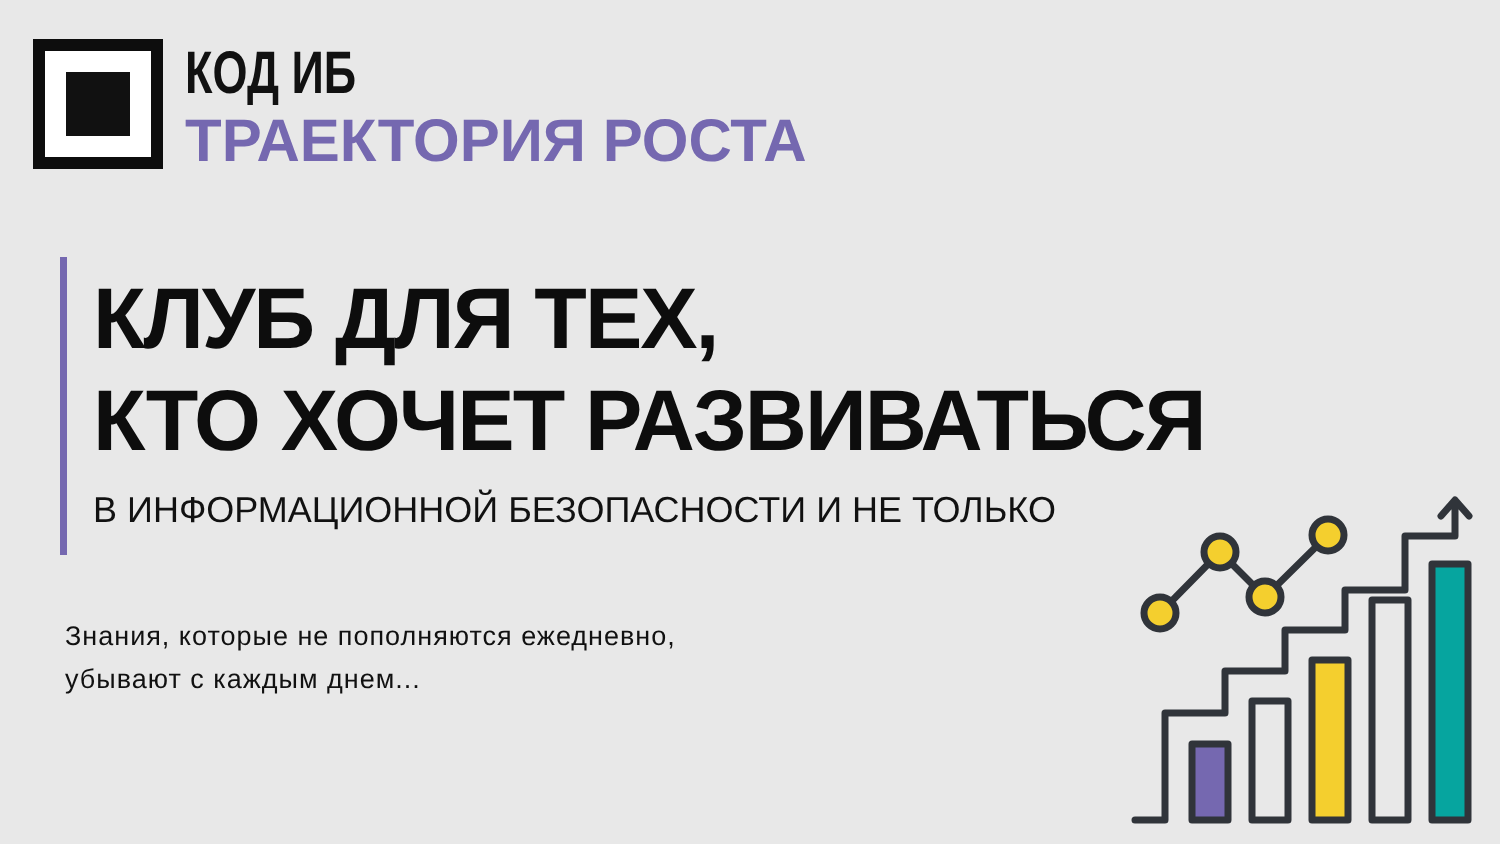КОД ИБ
ТРАЕКТОРИЯ РОСТА
КЛУБ ДЛЯ ТЕХ,
КТО ХОЧЕТ РАЗВИВАТЬСЯ
В ИНФОРМАЦИОННОЙ БЕЗОПАСНОСТИ И НЕ ТОЛЬКО
Знания, которые не пополняются ежедневно,
убывают с каждым днем...